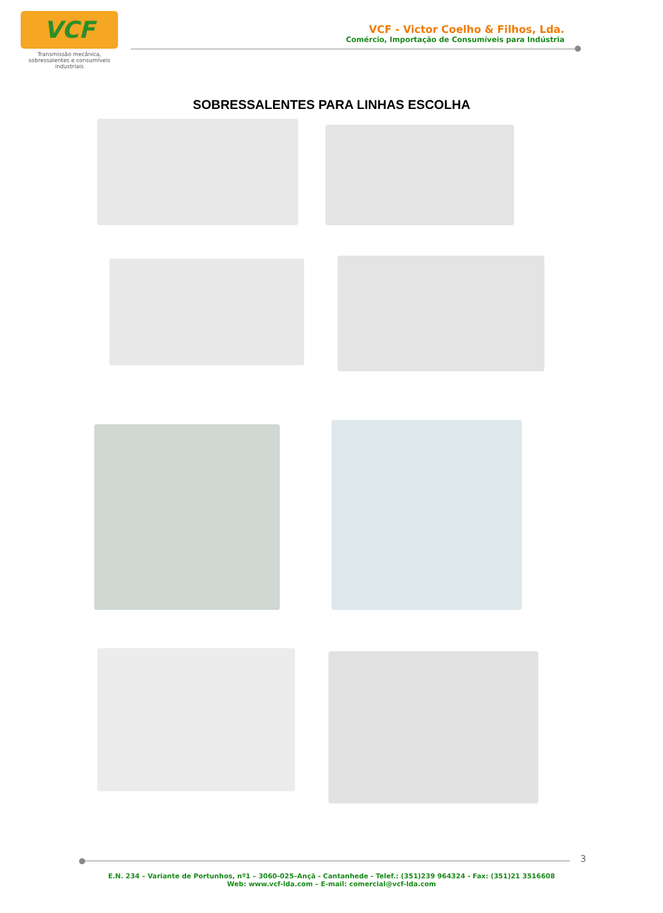VCF
Transmissão mecânica, sobressalentes e consumíveis industriais
VCF - Victor Coelho & Filhos, Lda.
Comércio, Importação de Consumíveis para Indústria
SOBRESSALENTES PARA LINHAS ESCOLHA
3
E.N. 234 – Variante de Portunhos, nº1 – 3060-025–Ançã - Cantanhede - Telef.: (351)239 964324 - Fax: (351)21 3516608
Web: www.vcf-lda.com – E-mail: comercial@vcf-lda.com